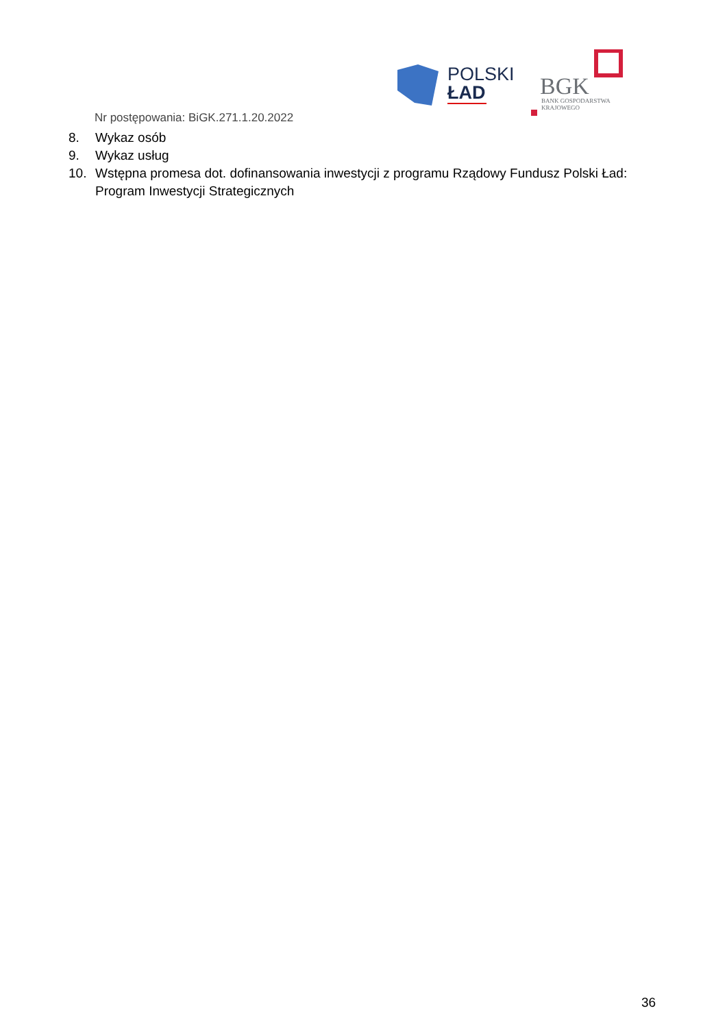POLSKI
ŁAD
BGK
BANK GOSPODARSTWA
KRAJOWEGO
Nr postępowania: BiGK.271.1.20.2022
8. Wykaz osób
9. Wykaz usług
10. Wstępna promesa dot. dofinansowania inwestycji z programu Rządowy Fundusz Polski Ład: Program Inwestycji Strategicznych
36